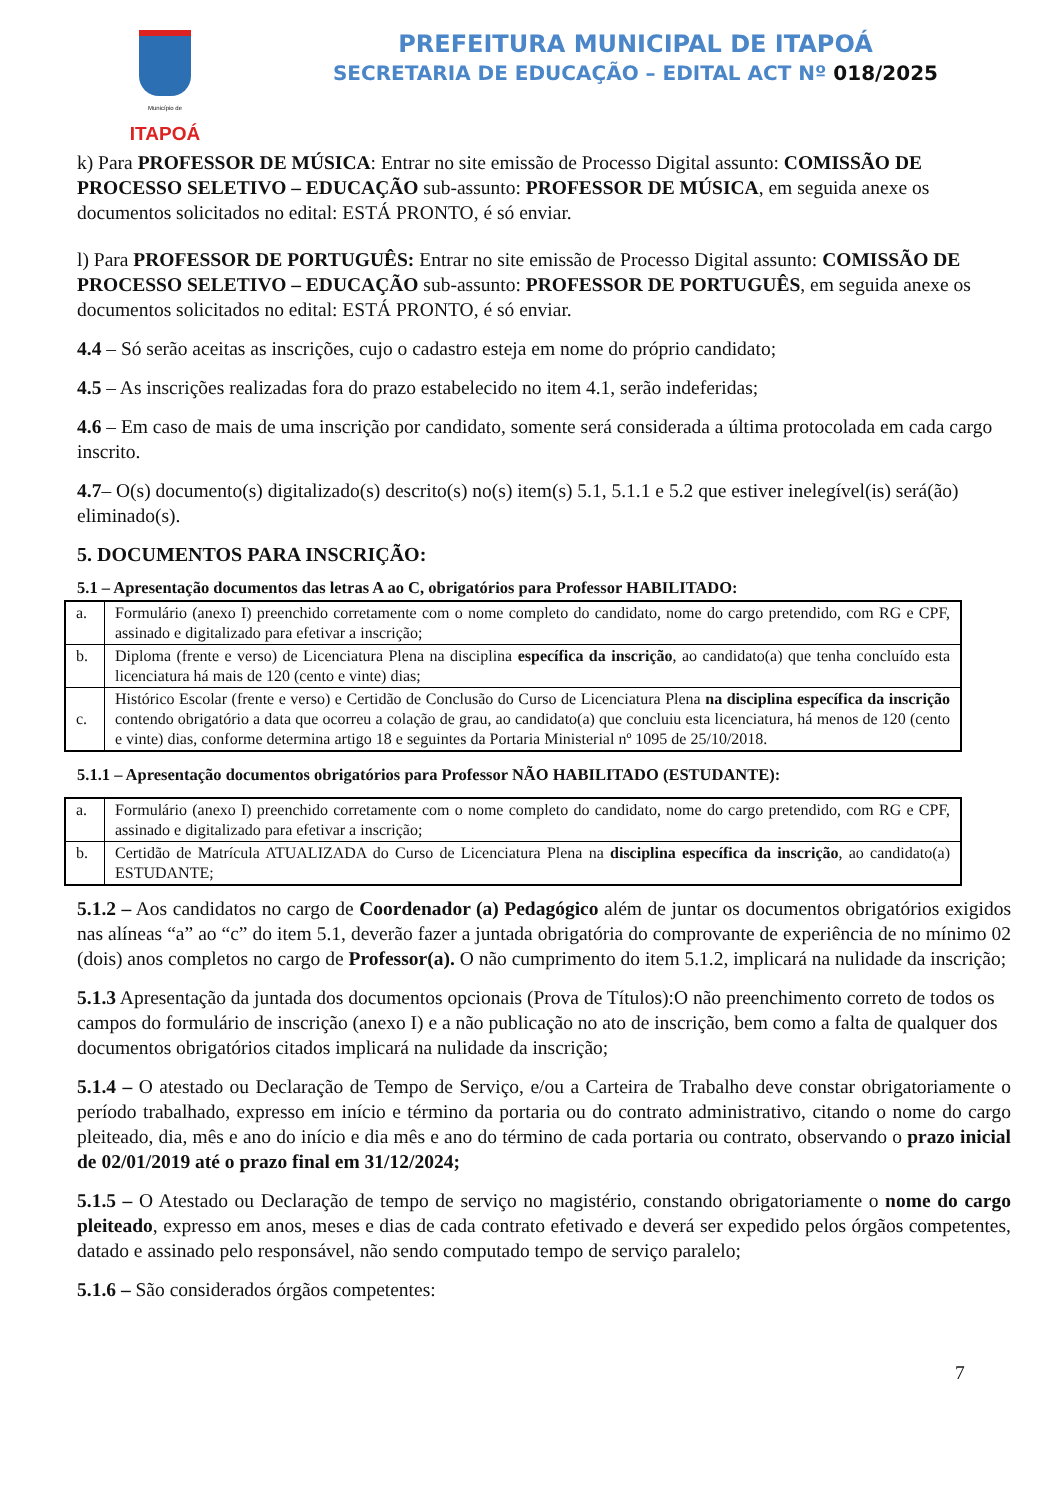Município de
ITAPOÁ
PREFEITURA MUNICIPAL DE ITAPOÁ
SECRETARIA DE EDUCAÇÃO – EDITAL ACT Nº 018/2025
k) Para PROFESSOR DE MÚSICA: Entrar no site emissão de Processo Digital assunto: COMISSÃO DE PROCESSO SELETIVO – EDUCAÇÃO sub-assunto: PROFESSOR DE MÚSICA, em seguida anexe os documentos solicitados no edital: ESTÁ PRONTO, é só enviar.
l) Para PROFESSOR DE PORTUGUÊS: Entrar no site emissão de Processo Digital assunto: COMISSÃO DE PROCESSO SELETIVO – EDUCAÇÃO sub-assunto: PROFESSOR DE PORTUGUÊS, em seguida anexe os documentos solicitados no edital: ESTÁ PRONTO, é só enviar.
4.4 – Só serão aceitas as inscrições, cujo o cadastro esteja em nome do próprio candidato;
4.5 – As inscrições realizadas fora do prazo estabelecido no item 4.1, serão indeferidas;
4.6 – Em caso de mais de uma inscrição por candidato, somente será considerada a última protocolada em cada cargo inscrito.
4.7– O(s) documento(s) digitalizado(s) descrito(s) no(s) item(s) 5.1, 5.1.1 e 5.2 que estiver inelegível(is) será(ão) eliminado(s).
5. DOCUMENTOS PARA INSCRIÇÃO:
5.1 – Apresentação documentos das letras A ao C, obrigatórios para Professor HABILITADO:
| a. | Formulário (anexo I) preenchido corretamente com o nome completo do candidato, nome do cargo pretendido, com RG e CPF, assinado e digitalizado para efetivar a inscrição; |
| b. | Diploma (frente e verso) de Licenciatura Plena na disciplina específica da inscrição , ao candidato(a) que tenha concluído esta licenciatura há mais de 120 (cento e vinte) dias; |
| c. | Histórico Escolar (frente e verso) e Certidão de Conclusão do Curso de Licenciatura Plena na disciplina específica da inscrição contendo obrigatório a data que ocorreu a colação de grau, ao candidato(a) que concluiu esta licenciatura, há menos de 120 (cento e vinte) dias, conforme determina artigo 18 e seguintes da Portaria Ministerial nº 1095 de 25/10/2018. |
5.1.1 – Apresentação documentos obrigatórios para Professor NÃO HABILITADO (ESTUDANTE):
| a. | Formulário (anexo I) preenchido corretamente com o nome completo do candidato, nome do cargo pretendido, com RG e CPF, assinado e digitalizado para efetivar a inscrição; |
| b. | Certidão de Matrícula ATUALIZADA do Curso de Licenciatura Plena na disciplina específica da inscrição , ao candidato(a) ESTUDANTE; |
5.1.2 – Aos candidatos no cargo de Coordenador (a) Pedagógico além de juntar os documentos obrigatórios exigidos nas alíneas “a” ao “c” do item 5.1, deverão fazer a juntada obrigatória do comprovante de experiência de no mínimo 02 (dois) anos completos no cargo de Professor(a). O não cumprimento do item 5.1.2, implicará na nulidade da inscrição;
5.1.3 Apresentação da juntada dos documentos opcionais (Prova de Títulos):O não preenchimento correto de todos os campos do formulário de inscrição (anexo I) e a não publicação no ato de inscrição, bem como a falta de qualquer dos documentos obrigatórios citados implicará na nulidade da inscrição;
5.1.4 – O atestado ou Declaração de Tempo de Serviço, e/ou a Carteira de Trabalho deve constar obrigatoriamente o período trabalhado, expresso em início e término da portaria ou do contrato administrativo, citando o nome do cargo pleiteado, dia, mês e ano do início e dia mês e ano do término de cada portaria ou contrato, observando o prazo inicial de 02/01/2019 até o prazo final em 31/12/2024;
5.1.5 – O Atestado ou Declaração de tempo de serviço no magistério, constando obrigatoriamente o nome do cargo pleiteado, expresso em anos, meses e dias de cada contrato efetivado e deverá ser expedido pelos órgãos competentes, datado e assinado pelo responsável, não sendo computado tempo de serviço paralelo;
5.1.6 – São considerados órgãos competentes:
7